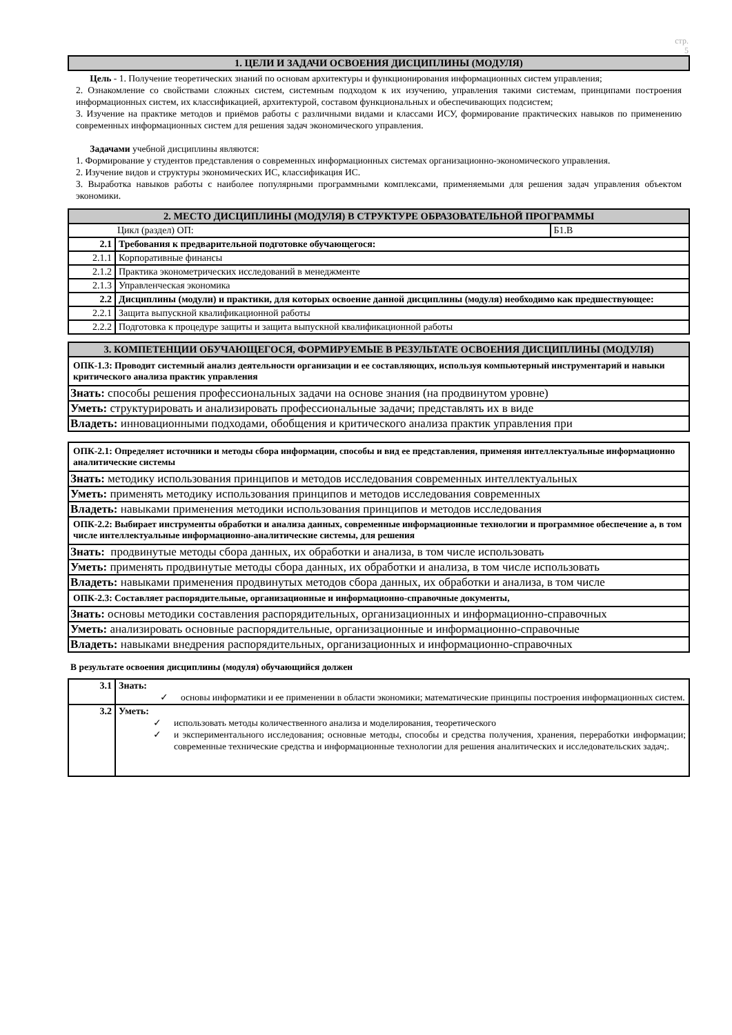стр.
5
| 1. ЦЕЛИ И ЗАДАЧИ ОСВОЕНИЯ ДИСЦИПЛИНЫ (МОДУЛЯ) |
| --- |
Цель - 1. Получение теоретических знаний по основам архитектуры и функционирования информационных систем управления;
2. Ознакомление со свойствами сложных систем, системным подходом к их изучению, управления такими системам, принципами построения информационных систем, их классификацией, архитектурой, составом функциональных и обеспечивающих подсистем;
3. Изучение на практике методов и приёмов работы с различными видами и классами ИСУ, формирование практических навыков по применению современных информационных систем для решения задач экономического управления.
Задачами учебной дисциплины являются:
1. Формирование у студентов представления о современных информационных системах организационно-экономического управления.
2. Изучение видов и структуры экономических ИС, классификация ИС.
3. Выработка навыков работы с наиболее популярными программными комплексами, применяемыми для решения задач управления объектом экономики.
| 2. МЕСТО ДИСЦИПЛИНЫ (МОДУЛЯ) В СТРУКТУРЕ ОБРАЗОВАТЕЛЬНОЙ ПРОГРАММЫ | | |
| --- | --- | --- |
| Цикл (раздел) ОП: | | Б1.В |
| 2.1 | Требования к предварительной подготовке обучающегося: | |
| 2.1.1 | Корпоративные финансы | |
| 2.1.2 | Практика эконометрических исследований в менеджменте | |
| 2.1.3 | Управленческая экономика | |
| 2.2 | Дисциплины (модули) и практики, для которых освоение данной дисциплины (модуля) необходимо как предшествующее: | |
| 2.2.1 | Защита выпускной квалификационной работы | |
| 2.2.2 | Подготовка к процедуре защиты и защита выпускной квалификационной работы | |
| 3. КОМПЕТЕНЦИИ ОБУЧАЮЩЕГОСЯ, ФОРМИРУЕМЫЕ В РЕЗУЛЬТАТЕ ОСВОЕНИЯ ДИСЦИПЛИНЫ (МОДУЛЯ) |
| --- |
| ОПК-1.3: Проводит системный анализ деятельности организации и ее составляющих, используя компьютерный инструментарий и навыки критического анализа практик управления |
| Знать: способы решения профессиональных задачи на основе знания (на продвинутом уровне) |
| Уметь: структурировать и анализировать профессиональные задачи; представлять их в виде |
| Владеть: инновационными подходами, обобщения и критического анализа практик управления при |
| ОПК-2.1: Определяет источники и методы сбора информации, способы и вид ее представления, применяя интеллектуальные информационно аналитические системы |
| Знать: методику использования принципов и методов исследования современных интеллектуальных |
| Уметь: применять методику использования принципов и методов исследования современных |
| Владеть: навыками применения методики использования принципов и методов исследования |
| ОПК-2.2: Выбирает инструменты обработки и анализа данных, современные информационные технологии и программное обеспечение а, в том числе интеллектуальные информационно-аналитические системы, для решения |
| Знать: продвинутые методы сбора данных, их обработки и анализа, в том числе использовать |
| Уметь: применять продвинутые методы сбора данных, их обработки и анализа, в том числе использовать |
| Владеть: навыками применения продвинутых методов сбора данных, их обработки и анализа, в том числе |
| ОПК-2.3: Составляет распорядительные, организационные и информационно-справочные документы, |
| Знать: основы методики составления распорядительных, организационных и информационно-справочных |
| Уметь: анализировать основные распорядительные, организационные и информационно-справочные |
| Владеть: навыками внедрения распорядительных, организационных и информационно-справочных |
В результате освоения дисциплины (модуля) обучающийся должен
| 3.1 | Знать: ✓ основы информатики и ее применении в области экономики; математические принципы построения информационных систем. |
| 3.2 | Уметь: ✓ использовать методы количественного анализа и моделирования, теоретического ✓ и экспериментального исследования; основные методы, способы и средства получения, хранения, переработки информации; современные технические средства и информационные технологии для решения аналитических и исследовательских задач;. |